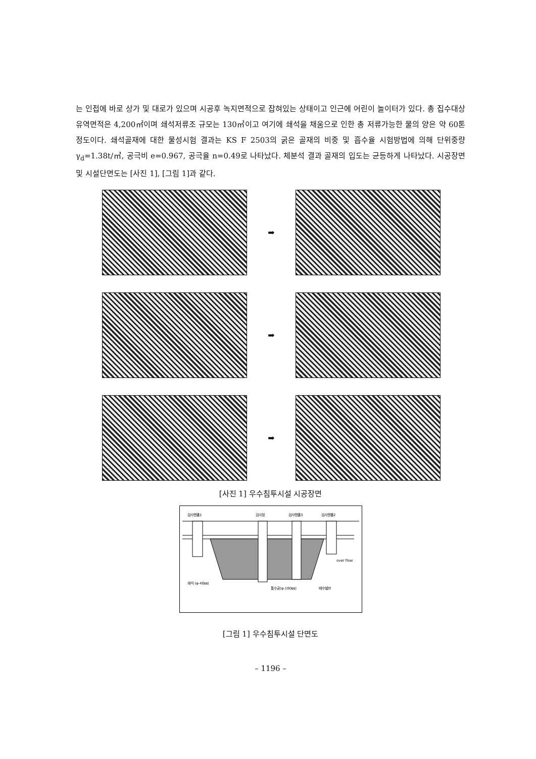는 인접에 바로 상가 및 대로가 있으며 시공후 녹지면적으로 잡혀있는 상태이고 인근에 어린이 놀이터가 있다. 총 집수대상 유역면적은 4,200㎡이며 쇄석저류조 규모는 130㎥이고 여기에 쇄석을 채움으로 인한 총 저류가능한 물의 양은 약 60톤정도이다. 쇄석골재에 대한 물성시험 결과는 KS F 2503의 굵은 골재의 비중 및 흡수율 시험방법에 의해 단위중량 γ<sub>d</sub>=1.38t/㎥, 공극비 e=0.967, 공극율 n=0.49로 나타났다. 체분석 결과 골재의 입도는 균등하게 나타났다. 시공장면 및 시설단면도는 [사진 1], [그림 1]과 같다.
➡
➡
➡
[사진 1] 우수침투시설 시공장면
검사맨홀1
검사정
검사맨홀3
검사맨홀2
over flow
쇄석 (φ-40㎜)
통수공(φ-100㎜)
배수밸브
[그림 1] 우수침투시설 단면도
– 1196 –